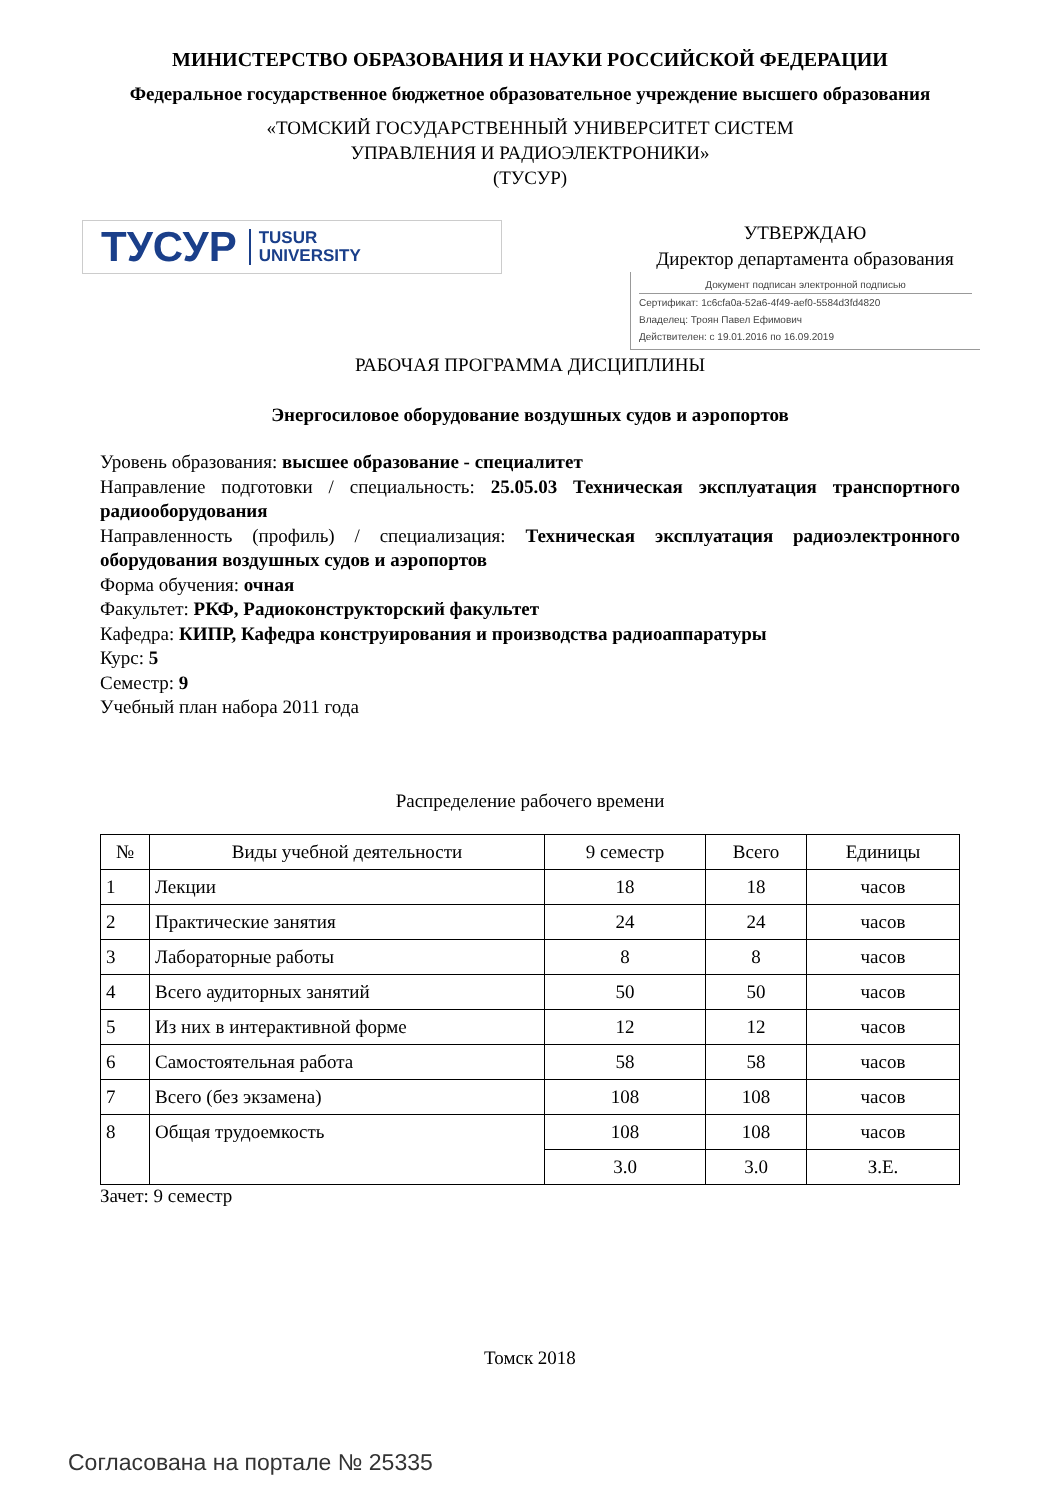МИНИСТЕРСТВО ОБРАЗОВАНИЯ И НАУКИ РОССИЙСКОЙ ФЕДЕРАЦИИ
Федеральное государственное бюджетное образовательное учреждение высшего образования
«ТОМСКИЙ ГОСУДАРСТВЕННЫЙ УНИВЕРСИТЕТ СИСТЕМ
УПРАВЛЕНИЯ И РАДИОЭЛЕКТРОНИКИ»
(ТУСУР)
ТУСУР TUSUR
UNIVERSITY
УТВЕРЖДАЮ
Директор департамента образования
Документ подписан электронной подписью
Сертификат: 1c6cfa0a-52a6-4f49-aef0-5584d3fd4820
Владелец: Троян Павел Ефимович
Действителен: с 19.01.2016 по 16.09.2019
РАБОЧАЯ ПРОГРАММА ДИСЦИПЛИНЫ
Энергосиловое оборудование воздушных судов и аэропортов
Уровень образования: высшее образование - специалитет
Направление подготовки / специальность: 25.05.03 Техническая эксплуатация транспортного радиооборудования
Направленность (профиль) / специализация: Техническая эксплуатация радиоэлектронного оборудования воздушных судов и аэропортов
Форма обучения: очная
Факультет: РКФ, Радиоконструкторский факультет
Кафедра: КИПР, Кафедра конструирования и производства радиоаппаратуры
Курс: 5
Семестр: 9
Учебный план набора 2011 года
Распределение рабочего времени
| № | Виды учебной деятельности | 9 семестр | Всего | Единицы |
| --- | --- | --- | --- | --- |
| 1 | Лекции | 18 | 18 | часов |
| 2 | Практические занятия | 24 | 24 | часов |
| 3 | Лабораторные работы | 8 | 8 | часов |
| 4 | Всего аудиторных занятий | 50 | 50 | часов |
| 5 | Из них в интерактивной форме | 12 | 12 | часов |
| 6 | Самостоятельная работа | 58 | 58 | часов |
| 7 | Всего (без экзамена) | 108 | 108 | часов |
| 8 | Общая трудоемкость | 108 | 108 | часов |
| | | 3.0 | 3.0 | З.Е. |
Зачет: 9 семестр
Томск 2018
Согласована на портале № 25335